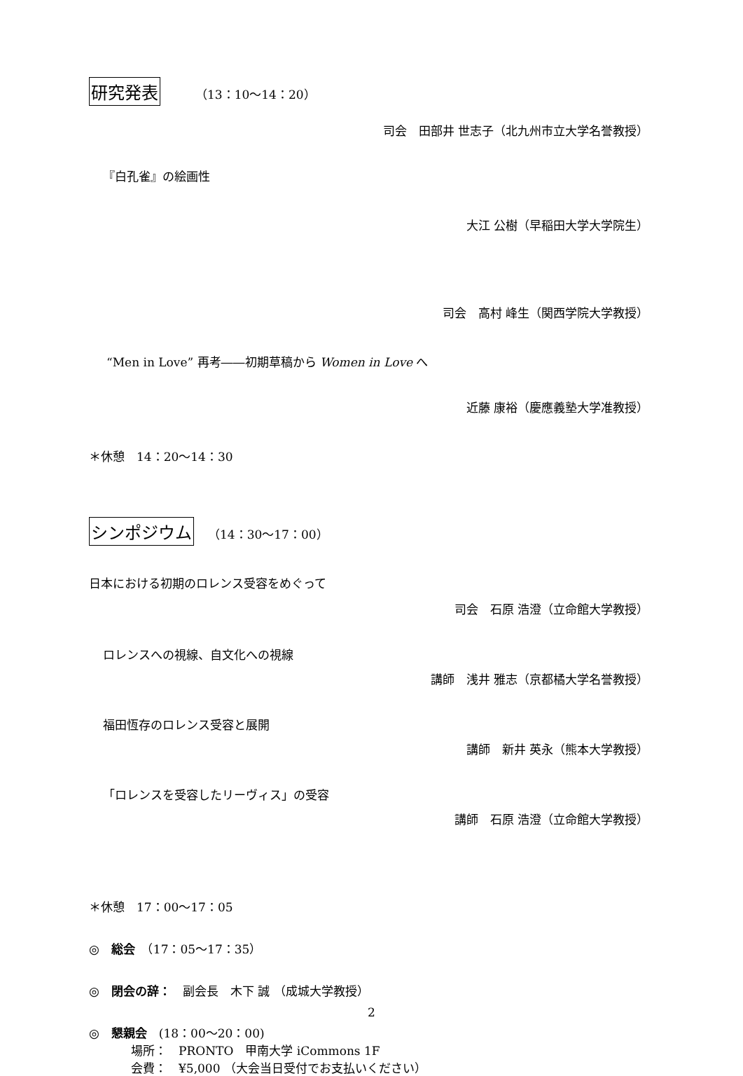研究発表 （13：10～14：20）
司会　田部井 世志子（北九州市立大学名誉教授）
『白孔雀』の絵画性
大江 公樹（早稲田大学大学院生）
司会　高村 峰生（関西学院大学教授）
“Men in Love” 再考――初期草稿から Women in Love へ
近藤 康裕（慶應義塾大学准教授）
＊休憩　14：20～14：30
シンポジウム （14：30～17：00）
日本における初期のロレンス受容をめぐって
司会　石原 浩澄（立命館大学教授）
ロレンスへの視線、自文化への視線
講師　浅井 雅志（京都橘大学名誉教授）
福田恆存のロレンス受容と展開
講師　新井 英永（熊本大学教授）
「ロレンスを受容したリーヴィス」の受容
講師　石原 浩澄（立命館大学教授）
＊休憩　17：00～17：05
◎　総会　（17：05～17：35）
◎　閉会の辞：　副会長　木下 誠 （成城大学教授）
◎　懇親会　(18：00～20：00)
場所：　PRONTO　甲南大学 iCommons 1F
会費：　¥5,000 （大会当日受付でお支払いください）
2